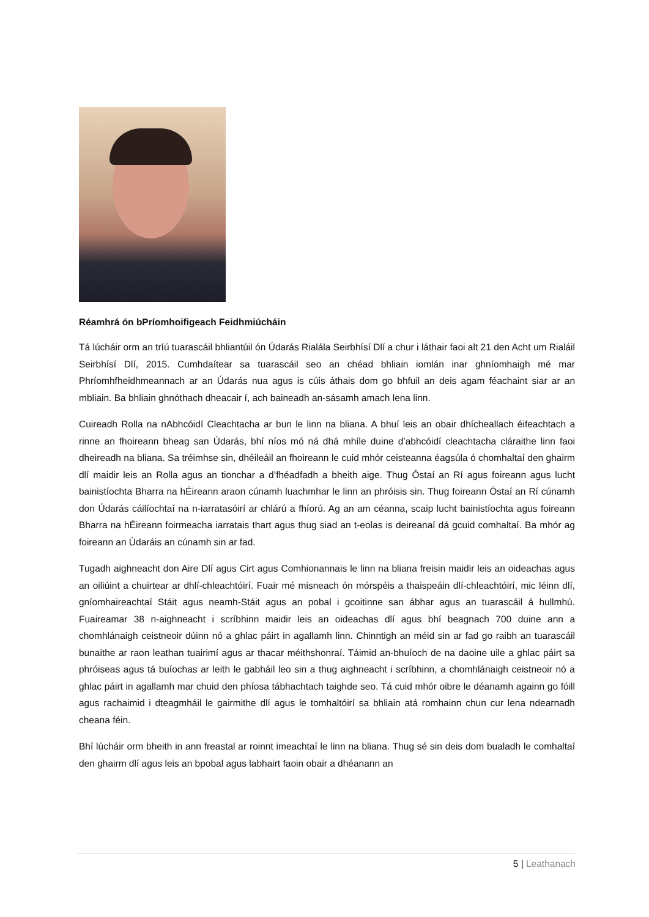Réamhrá ón bPríomhoifigeach Feidhmiúcháin
Tá lúcháir orm an tríú tuarascáil bhliantúil ón Údarás Rialála Seirbhísí Dlí a chur i láthair faoi alt 21 den Acht um Rialáil Seirbhísí Dlí, 2015. Cumhdaítear sa tuarascáil seo an chéad bhliain iomlán inar ghníomhaigh mé mar Phríomhfheidhmeannach ar an Údarás nua agus is cúis áthais dom go bhfuil an deis agam féachaint siar ar an mbliain. Ba bhliain ghnóthach dheacair í, ach baineadh an-sásamh amach lena linn.
Cuireadh Rolla na nAbhcóidí Cleachtacha ar bun le linn na bliana. A bhuí leis an obair dhícheallach éifeachtach a rinne an fhoireann bheag san Údarás, bhí níos mó ná dhá mhíle duine d’abhcóidí cleachtacha cláraithe linn faoi dheireadh na bliana. Sa tréimhse sin, dhéileáil an fhoireann le cuid mhór ceisteanna éagsúla ó chomhaltaí den ghairm dlí maidir leis an Rolla agus an tionchar a d’fhéadfadh a bheith aige. Thug Óstaí an Rí agus foireann agus lucht bainistíochta Bharra na hÉireann araon cúnamh luachmhar le linn an phróisis sin. Thug foireann Óstaí an Rí cúnamh don Údarás cáilíochtaí na n-iarratasóirí ar chlárú a fhíorú. Ag an am céanna, scaip lucht bainistíochta agus foireann Bharra na hÉireann foirmeacha iarratais thart agus thug siad an t-eolas is deireanaí dá gcuid comhaltaí. Ba mhór ag foireann an Údaráis an cúnamh sin ar fad.
Tugadh aighneacht don Aire Dlí agus Cirt agus Comhionannais le linn na bliana freisin maidir leis an oideachas agus an oiliúint a chuirtear ar dhlí-chleachtóirí. Fuair mé misneach ón mórspéis a thaispeáin dlí-chleachtóirí, mic léinn dlí, gníomhaireachtaí Stáit agus neamh-Stáit agus an pobal i gcoitinne san ábhar agus an tuarascáil á hullmhú. Fuaireamar 38 n-aighneacht i scríbhinn maidir leis an oideachas dlí agus bhí beagnach 700 duine ann a chomhlánaigh ceistneoir dúinn nó a ghlac páirt in agallamh linn. Chinntigh an méid sin ar fad go raibh an tuarascáil bunaithe ar raon leathan tuairimí agus ar thacar méithshonraí. Táimid an-bhuíoch de na daoine uile a ghlac páirt sa phróiseas agus tá buíochas ar leith le gabháil leo sin a thug aighneacht i scríbhinn, a chomhlánaigh ceistneoir nó a ghlac páirt in agallamh mar chuid den phíosa tábhachtach taighde seo. Tá cuid mhór oibre le déanamh againn go fóill agus rachaimid i dteagmháil le gairmithe dlí agus le tomhaltóirí sa bhliain atá romhainn chun cur lena ndearnadh cheana féin.
Bhí lúcháir orm bheith in ann freastal ar roinnt imeachtaí le linn na bliana. Thug sé sin deis dom bualadh le comhaltaí den ghairm dlí agus leis an bpobal agus labhairt faoin obair a dhéanann an
5 | Leathanach